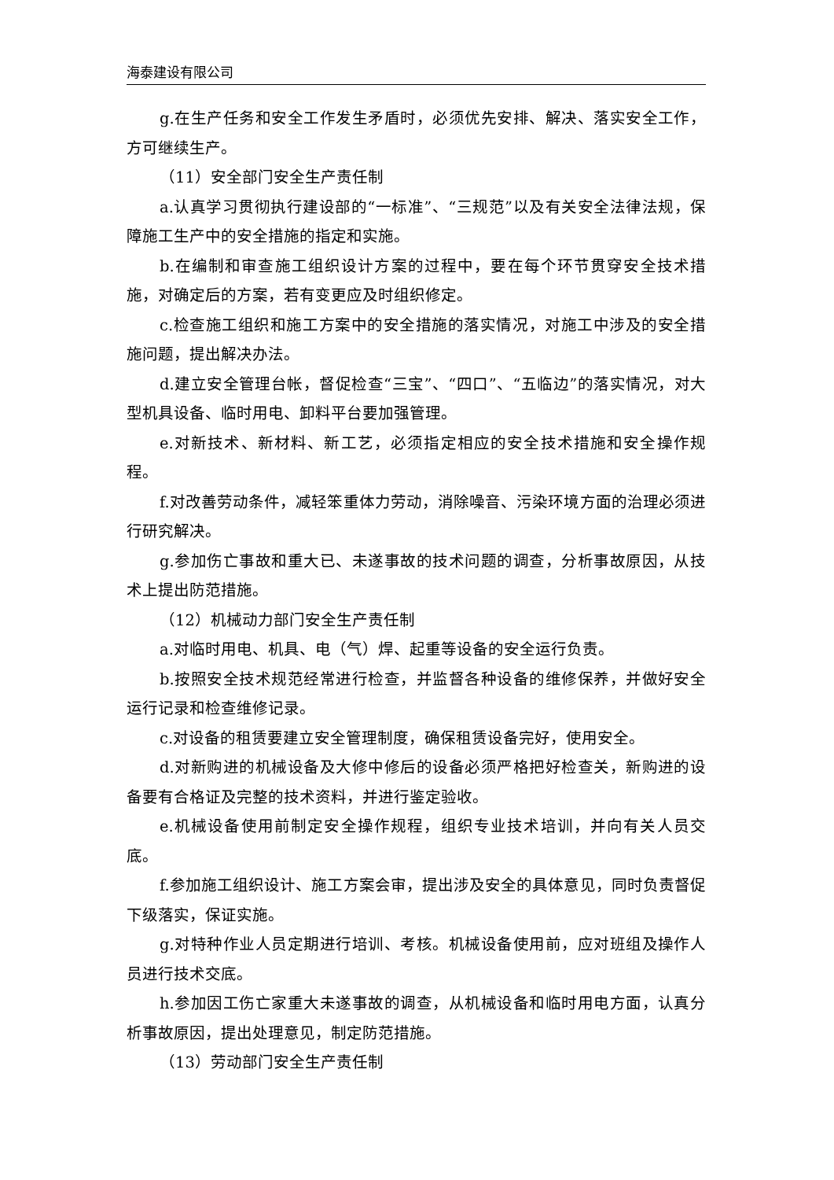海泰建设有限公司
g.在生产任务和安全工作发生矛盾时，必须优先安排、解决、落实安全工作，方可继续生产。
（11）安全部门安全生产责任制
a.认真学习贯彻执行建设部的“一标准”、“三规范”以及有关安全法律法规，保障施工生产中的安全措施的指定和实施。
b.在编制和审查施工组织设计方案的过程中，要在每个环节贯穿安全技术措施，对确定后的方案，若有变更应及时组织修定。
c.检查施工组织和施工方案中的安全措施的落实情况，对施工中涉及的安全措施问题，提出解决办法。
d.建立安全管理台帐，督促检查“三宝”、“四口”、“五临边”的落实情况，对大型机具设备、临时用电、卸料平台要加强管理。
e.对新技术、新材料、新工艺，必须指定相应的安全技术措施和安全操作规程。
f.对改善劳动条件，减轻笨重体力劳动，消除噪音、污染环境方面的治理必须进行研究解决。
g.参加伤亡事故和重大已、未遂事故的技术问题的调查，分析事故原因，从技术上提出防范措施。
（12）机械动力部门安全生产责任制
a.对临时用电、机具、电（气）焊、起重等设备的安全运行负责。
b.按照安全技术规范经常进行检查，并监督各种设备的维修保养，并做好安全运行记录和检查维修记录。
c.对设备的租赁要建立安全管理制度，确保租赁设备完好，使用安全。
d.对新购进的机械设备及大修中修后的设备必须严格把好检查关，新购进的设备要有合格证及完整的技术资料，并进行鉴定验收。
e.机械设备使用前制定安全操作规程，组织专业技术培训，并向有关人员交底。
f.参加施工组织设计、施工方案会审，提出涉及安全的具体意见，同时负责督促下级落实，保证实施。
g.对特种作业人员定期进行培训、考核。机械设备使用前，应对班组及操作人员进行技术交底。
h.参加因工伤亡家重大未遂事故的调查，从机械设备和临时用电方面，认真分析事故原因，提出处理意见，制定防范措施。
（13）劳动部门安全生产责任制